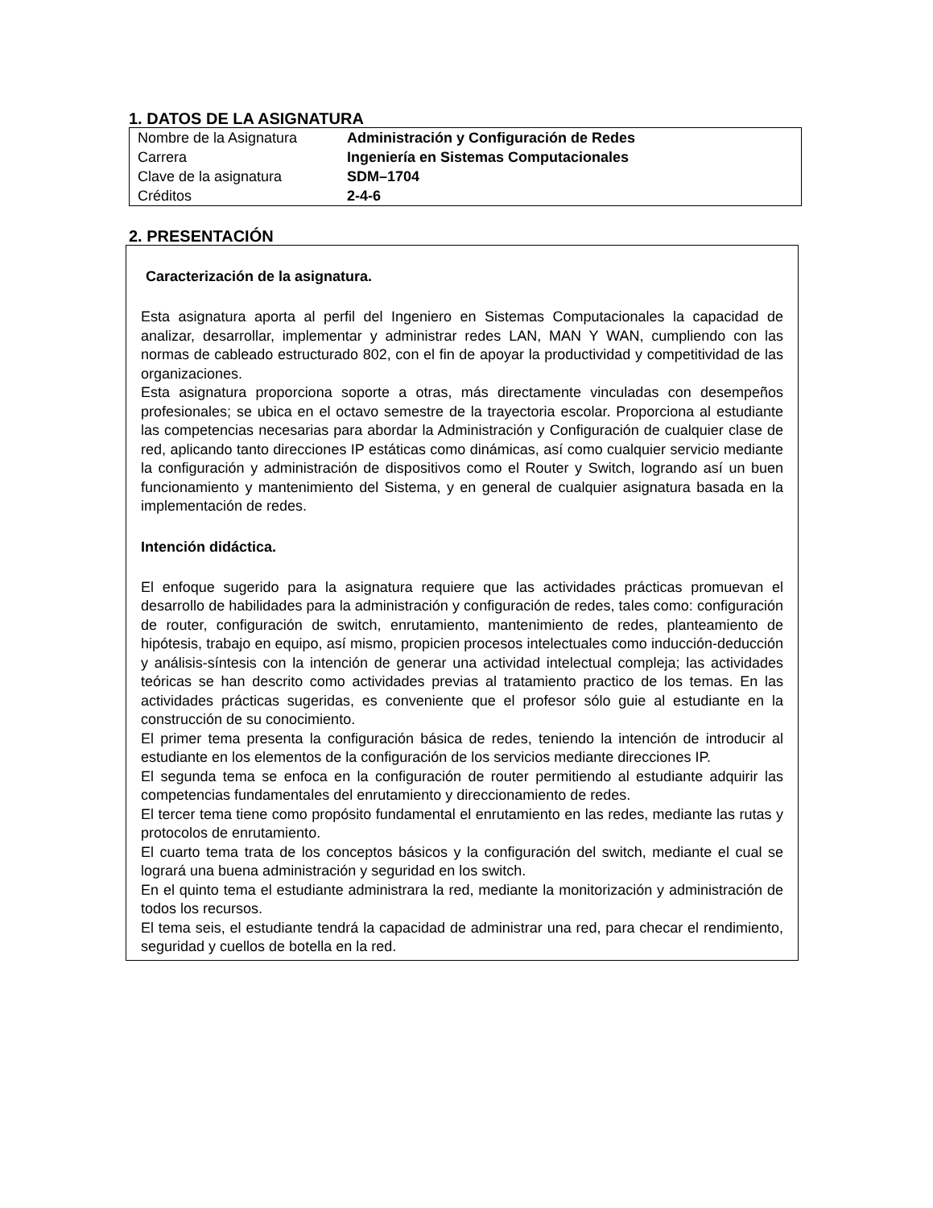1. DATOS DE LA ASIGNATURA
| Nombre de la Asignatura | Administración y Configuración de Redes |
| Carrera | Ingeniería en Sistemas Computacionales |
| Clave de la asignatura | SDM–1704 |
| Créditos | 2-4-6 |
2. PRESENTACIÓN
Caracterización de la asignatura.
Esta asignatura aporta al perfil del Ingeniero en Sistemas Computacionales la capacidad de analizar, desarrollar, implementar y administrar redes LAN, MAN Y WAN, cumpliendo con las normas de cableado estructurado 802, con el fin de apoyar la productividad y competitividad de las organizaciones.
Esta asignatura proporciona soporte a otras, más directamente vinculadas con desempeños profesionales; se ubica en el octavo semestre de la trayectoria escolar. Proporciona al estudiante las competencias necesarias para abordar la Administración y Configuración de cualquier clase de red, aplicando tanto direcciones IP estáticas como dinámicas, así como cualquier servicio mediante la configuración y administración de dispositivos como el Router y Switch, logrando así un buen funcionamiento y mantenimiento del Sistema, y en general de cualquier asignatura basada en la implementación de redes.
Intención didáctica.
El enfoque sugerido para la asignatura requiere que las actividades prácticas promuevan el desarrollo de habilidades para la administración y configuración de redes, tales como: configuración de router, configuración de switch, enrutamiento, mantenimiento de redes, planteamiento de hipótesis, trabajo en equipo, así mismo, propicien procesos intelectuales como inducción-deducción y análisis-síntesis con la intención de generar una actividad intelectual compleja; las actividades teóricas se han descrito como actividades previas al tratamiento practico de los temas. En las actividades prácticas sugeridas, es conveniente que el profesor sólo guie al estudiante en la construcción de su conocimiento.
El primer tema presenta la configuración básica de redes, teniendo la intención de introducir al estudiante en los elementos de la configuración de los servicios mediante direcciones IP.
El segunda tema se enfoca en la configuración de router permitiendo al estudiante adquirir las competencias fundamentales del enrutamiento y direccionamiento de redes.
El tercer tema tiene como propósito fundamental el enrutamiento en las redes, mediante las rutas y protocolos de enrutamiento.
El cuarto tema trata de los conceptos básicos y la configuración del switch, mediante el cual se logrará una buena administración y seguridad en los switch.
En el quinto tema el estudiante administrara la red, mediante la monitorización y administración de todos los recursos.
El tema seis, el estudiante tendrá la capacidad de administrar una red, para checar el rendimiento, seguridad y cuellos de botella en la red.